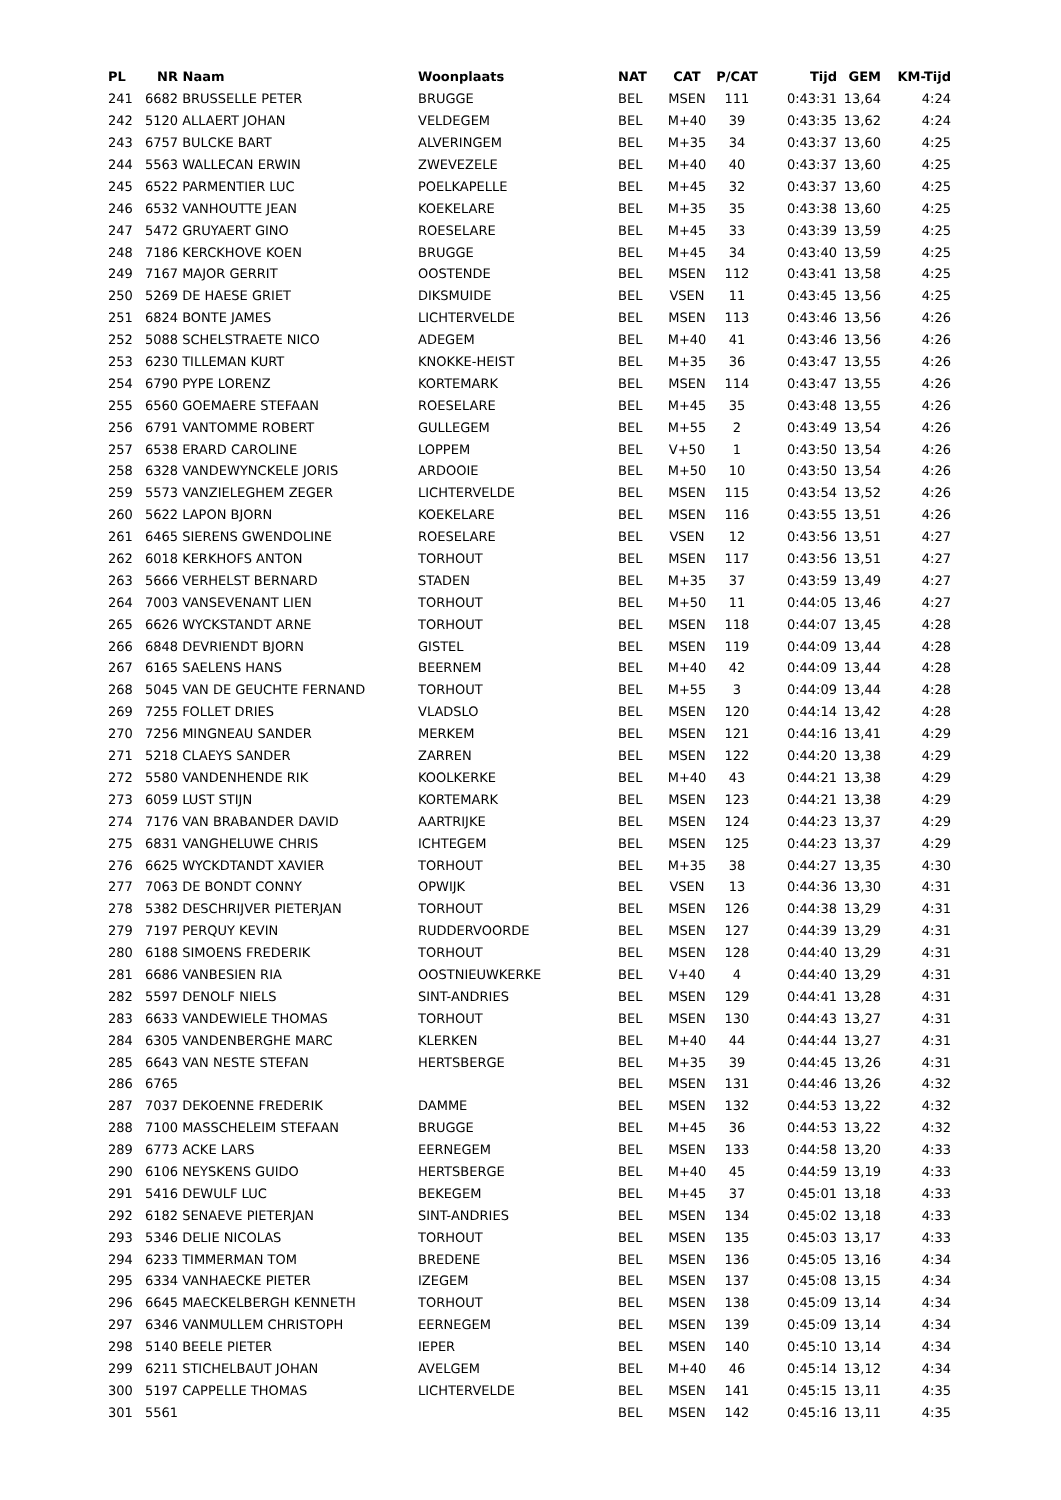| PL | NR | Naam | Woonplaats | NAT | CAT | P/CAT | Tijd | GEM | KM-Tijd |
| --- | --- | --- | --- | --- | --- | --- | --- | --- | --- |
| 241 | 6682 | BRUSSELLE PETER | BRUGGE | BEL | MSEN | 111 | 0:43:31 | 13,64 | 4:24 |
| 242 | 5120 | ALLAERT JOHAN | VELDEGEM | BEL | M+40 | 39 | 0:43:35 | 13,62 | 4:24 |
| 243 | 6757 | BULCKE BART | ALVERINGEM | BEL | M+35 | 34 | 0:43:37 | 13,60 | 4:25 |
| 244 | 5563 | WALLECAN ERWIN | ZWEVEZELE | BEL | M+40 | 40 | 0:43:37 | 13,60 | 4:25 |
| 245 | 6522 | PARMENTIER LUC | POELKAPELLE | BEL | M+45 | 32 | 0:43:37 | 13,60 | 4:25 |
| 246 | 6532 | VANHOUTTE JEAN | KOEKELARE | BEL | M+35 | 35 | 0:43:38 | 13,60 | 4:25 |
| 247 | 5472 | GRUYAERT GINO | ROESELARE | BEL | M+45 | 33 | 0:43:39 | 13,59 | 4:25 |
| 248 | 7186 | KERCKHOVE KOEN | BRUGGE | BEL | M+45 | 34 | 0:43:40 | 13,59 | 4:25 |
| 249 | 7167 | MAJOR GERRIT | OOSTENDE | BEL | MSEN | 112 | 0:43:41 | 13,58 | 4:25 |
| 250 | 5269 | DE HAESE GRIET | DIKSMUIDE | BEL | VSEN | 11 | 0:43:45 | 13,56 | 4:25 |
| 251 | 6824 | BONTE JAMES | LICHTERVELDE | BEL | MSEN | 113 | 0:43:46 | 13,56 | 4:26 |
| 252 | 5088 | SCHELSTRAETE NICO | ADEGEM | BEL | M+40 | 41 | 0:43:46 | 13,56 | 4:26 |
| 253 | 6230 | TILLEMAN KURT | KNOKKE-HEIST | BEL | M+35 | 36 | 0:43:47 | 13,55 | 4:26 |
| 254 | 6790 | PYPE LORENZ | KORTEMARK | BEL | MSEN | 114 | 0:43:47 | 13,55 | 4:26 |
| 255 | 6560 | GOEMAERE STEFAAN | ROESELARE | BEL | M+45 | 35 | 0:43:48 | 13,55 | 4:26 |
| 256 | 6791 | VANTOMME ROBERT | GULLEGEM | BEL | M+55 | 2 | 0:43:49 | 13,54 | 4:26 |
| 257 | 6538 | ERARD CAROLINE | LOPPEM | BEL | V+50 | 1 | 0:43:50 | 13,54 | 4:26 |
| 258 | 6328 | VANDEWYNCKELE JORIS | ARDOOIE | BEL | M+50 | 10 | 0:43:50 | 13,54 | 4:26 |
| 259 | 5573 | VANZIELEGHEM ZEGER | LICHTERVELDE | BEL | MSEN | 115 | 0:43:54 | 13,52 | 4:26 |
| 260 | 5622 | LAPON BJORN | KOEKELARE | BEL | MSEN | 116 | 0:43:55 | 13,51 | 4:26 |
| 261 | 6465 | SIERENS GWENDOLINE | ROESELARE | BEL | VSEN | 12 | 0:43:56 | 13,51 | 4:27 |
| 262 | 6018 | KERKHOFS ANTON | TORHOUT | BEL | MSEN | 117 | 0:43:56 | 13,51 | 4:27 |
| 263 | 5666 | VERHELST BERNARD | STADEN | BEL | M+35 | 37 | 0:43:59 | 13,49 | 4:27 |
| 264 | 7003 | VANSEVENANT LIEN | TORHOUT | BEL | M+50 | 11 | 0:44:05 | 13,46 | 4:27 |
| 265 | 6626 | WYCKSTANDT ARNE | TORHOUT | BEL | MSEN | 118 | 0:44:07 | 13,45 | 4:28 |
| 266 | 6848 | DEVRIENDT BJORN | GISTEL | BEL | MSEN | 119 | 0:44:09 | 13,44 | 4:28 |
| 267 | 6165 | SAELENS HANS | BEERNEM | BEL | M+40 | 42 | 0:44:09 | 13,44 | 4:28 |
| 268 | 5045 | VAN DE GEUCHTE FERNAND | TORHOUT | BEL | M+55 | 3 | 0:44:09 | 13,44 | 4:28 |
| 269 | 7255 | FOLLET DRIES | VLADSLO | BEL | MSEN | 120 | 0:44:14 | 13,42 | 4:28 |
| 270 | 7256 | MINGNEAU SANDER | MERKEM | BEL | MSEN | 121 | 0:44:16 | 13,41 | 4:29 |
| 271 | 5218 | CLAEYS SANDER | ZARREN | BEL | MSEN | 122 | 0:44:20 | 13,38 | 4:29 |
| 272 | 5580 | VANDENHENDE RIK | KOOLKERKE | BEL | M+40 | 43 | 0:44:21 | 13,38 | 4:29 |
| 273 | 6059 | LUST STIJN | KORTEMARK | BEL | MSEN | 123 | 0:44:21 | 13,38 | 4:29 |
| 274 | 7176 | VAN BRABANDER DAVID | AARTRIJKE | BEL | MSEN | 124 | 0:44:23 | 13,37 | 4:29 |
| 275 | 6831 | VANGHELUWE CHRIS | ICHTEGEM | BEL | MSEN | 125 | 0:44:23 | 13,37 | 4:29 |
| 276 | 6625 | WYCKDTANDT XAVIER | TORHOUT | BEL | M+35 | 38 | 0:44:27 | 13,35 | 4:30 |
| 277 | 7063 | DE BONDT CONNY | OPWIJK | BEL | VSEN | 13 | 0:44:36 | 13,30 | 4:31 |
| 278 | 5382 | DESCHRIJVER PIETERJAN | TORHOUT | BEL | MSEN | 126 | 0:44:38 | 13,29 | 4:31 |
| 279 | 7197 | PERQUY KEVIN | RUDDERVOORDE | BEL | MSEN | 127 | 0:44:39 | 13,29 | 4:31 |
| 280 | 6188 | SIMOENS FREDERIK | TORHOUT | BEL | MSEN | 128 | 0:44:40 | 13,29 | 4:31 |
| 281 | 6686 | VANBESIEN RIA | OOSTNIEUWKERKE | BEL | V+40 | 4 | 0:44:40 | 13,29 | 4:31 |
| 282 | 5597 | DENOLF NIELS | SINT-ANDRIES | BEL | MSEN | 129 | 0:44:41 | 13,28 | 4:31 |
| 283 | 6633 | VANDEWIELE THOMAS | TORHOUT | BEL | MSEN | 130 | 0:44:43 | 13,27 | 4:31 |
| 284 | 6305 | VANDENBERGHE MARC | KLERKEN | BEL | M+40 | 44 | 0:44:44 | 13,27 | 4:31 |
| 285 | 6643 | VAN NESTE STEFAN | HERTSBERGE | BEL | M+35 | 39 | 0:44:45 | 13,26 | 4:31 |
| 286 | 6765 | | | BEL | MSEN | 131 | 0:44:46 | 13,26 | 4:32 |
| 287 | 7037 | DEKOENNE FREDERIK | DAMME | BEL | MSEN | 132 | 0:44:53 | 13,22 | 4:32 |
| 288 | 7100 | MASSCHELEIM STEFAAN | BRUGGE | BEL | M+45 | 36 | 0:44:53 | 13,22 | 4:32 |
| 289 | 6773 | ACKE LARS | EERNEGEM | BEL | MSEN | 133 | 0:44:58 | 13,20 | 4:33 |
| 290 | 6106 | NEYSKENS GUIDO | HERTSBERGE | BEL | M+40 | 45 | 0:44:59 | 13,19 | 4:33 |
| 291 | 5416 | DEWULF LUC | BEKEGEM | BEL | M+45 | 37 | 0:45:01 | 13,18 | 4:33 |
| 292 | 6182 | SENAEVE PIETERJAN | SINT-ANDRIES | BEL | MSEN | 134 | 0:45:02 | 13,18 | 4:33 |
| 293 | 5346 | DELIE NICOLAS | TORHOUT | BEL | MSEN | 135 | 0:45:03 | 13,17 | 4:33 |
| 294 | 6233 | TIMMERMAN TOM | BREDENE | BEL | MSEN | 136 | 0:45:05 | 13,16 | 4:34 |
| 295 | 6334 | VANHAECKE PIETER | IZEGEM | BEL | MSEN | 137 | 0:45:08 | 13,15 | 4:34 |
| 296 | 6645 | MAECKELBERGH KENNETH | TORHOUT | BEL | MSEN | 138 | 0:45:09 | 13,14 | 4:34 |
| 297 | 6346 | VANMULLEM CHRISTOPH | EERNEGEM | BEL | MSEN | 139 | 0:45:09 | 13,14 | 4:34 |
| 298 | 5140 | BEELE PIETER | IEPER | BEL | MSEN | 140 | 0:45:10 | 13,14 | 4:34 |
| 299 | 6211 | STICHELBAUT JOHAN | AVELGEM | BEL | M+40 | 46 | 0:45:14 | 13,12 | 4:34 |
| 300 | 5197 | CAPPELLE THOMAS | LICHTERVELDE | BEL | MSEN | 141 | 0:45:15 | 13,11 | 4:35 |
| 301 | 5561 | | | BEL | MSEN | 142 | 0:45:16 | 13,11 | 4:35 |